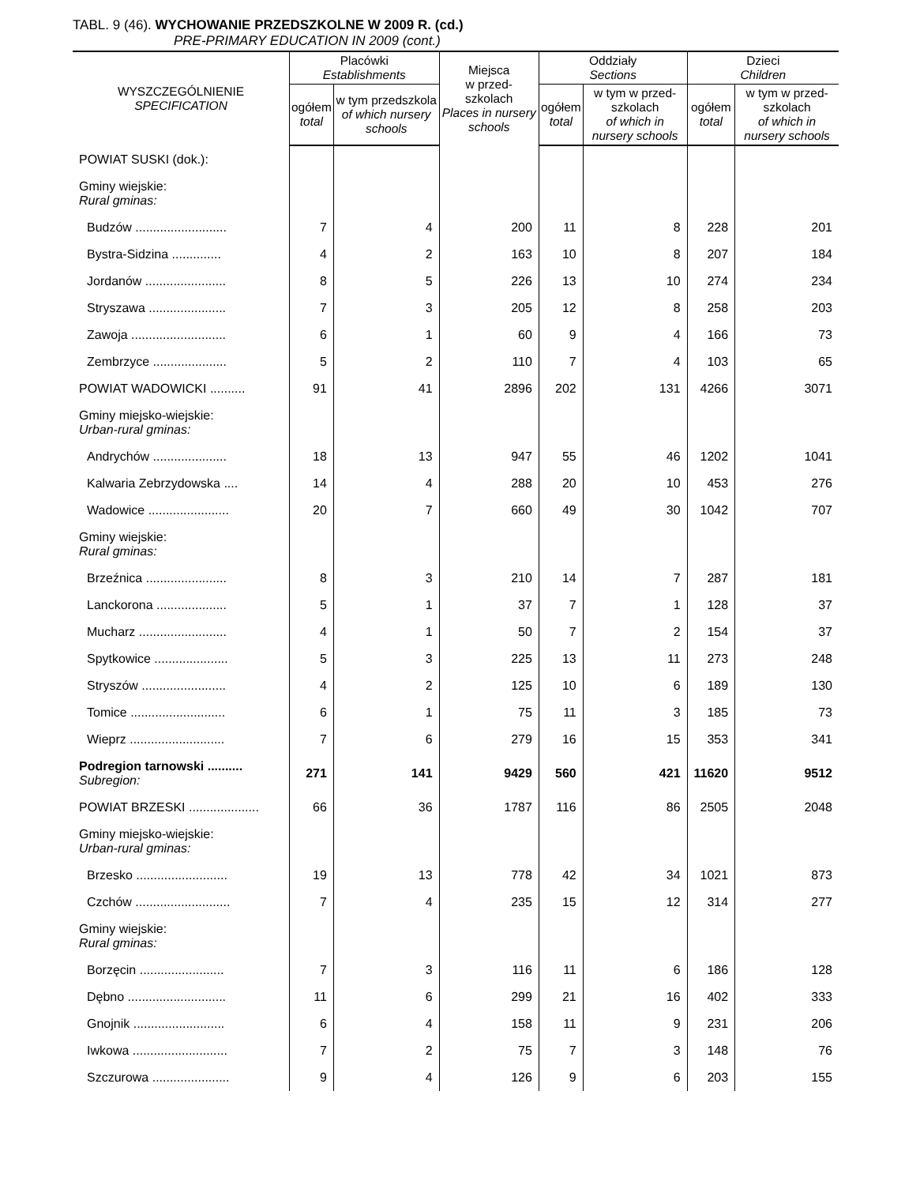TABL. 9 (46). WYCHOWANIE PRZEDSZKOLNE W 2009 R. (cd.)
PRE-PRIMARY EDUCATION IN 2009 (cont.)
| WYSZCZEGÓLNIENIE SPECIFICATION | Placówki Establishments | | Miejsca w przed- szkolach Places in nursery schools | Oddziały Sections | | Dzieci Children | |
| --- | --- | --- | --- | --- | --- | --- | --- |
| | ogółem total | w tym przedszkola of which nursery schools | | ogółem total | w tym w przed-szkolach of which in nursery schools | ogółem total | w tym w przed-szkolach of which in nursery schools |
| POWIAT SUSKI (dok.): | | | | | | | |
| Gminy wiejskie: Rural gminas: | | | | | | | |
| Budzów .......................... | 7 | 4 | 200 | 11 | 8 | 228 | 201 |
| Bystra-Sidzina .............. | 4 | 2 | 163 | 10 | 8 | 207 | 184 |
| Jordanów ....................... | 8 | 5 | 226 | 13 | 10 | 274 | 234 |
| Stryszawa ...................... | 7 | 3 | 205 | 12 | 8 | 258 | 203 |
| Zawoja ........................... | 6 | 1 | 60 | 9 | 4 | 166 | 73 |
| Zembrzyce ..................... | 5 | 2 | 110 | 7 | 4 | 103 | 65 |
| POWIAT WADOWICKI .......... | 91 | 41 | 2896 | 202 | 131 | 4266 | 3071 |
| Gminy miejsko-wiejskie: Urban-rural gminas: | | | | | | | |
| Andrychów ..................... | 18 | 13 | 947 | 55 | 46 | 1202 | 1041 |
| Kalwaria Zebrzydowska .... | 14 | 4 | 288 | 20 | 10 | 453 | 276 |
| Wadowice ....................... | 20 | 7 | 660 | 49 | 30 | 1042 | 707 |
| Gminy wiejskie: Rural gminas: | | | | | | | |
| Brzeźnica ....................... | 8 | 3 | 210 | 14 | 7 | 287 | 181 |
| Lanckorona .................... | 5 | 1 | 37 | 7 | 1 | 128 | 37 |
| Mucharz ......................... | 4 | 1 | 50 | 7 | 2 | 154 | 37 |
| Spytkowice ..................... | 5 | 3 | 225 | 13 | 11 | 273 | 248 |
| Stryszów ........................ | 4 | 2 | 125 | 10 | 6 | 189 | 130 |
| Tomice ........................... | 6 | 1 | 75 | 11 | 3 | 185 | 73 |
| Wieprz ........................... | 7 | 6 | 279 | 16 | 15 | 353 | 341 |
| Podregion tarnowski .......... Subregion: | 271 | 141 | 9429 | 560 | 421 | 11620 | 9512 |
| POWIAT BRZESKI .................... | 66 | 36 | 1787 | 116 | 86 | 2505 | 2048 |
| Gminy miejsko-wiejskie: Urban-rural gminas: | | | | | | | |
| Brzesko .......................... | 19 | 13 | 778 | 42 | 34 | 1021 | 873 |
| Czchów ........................... | 7 | 4 | 235 | 15 | 12 | 314 | 277 |
| Gminy wiejskie: Rural gminas: | | | | | | | |
| Borzęcin ........................ | 7 | 3 | 116 | 11 | 6 | 186 | 128 |
| Dębno ............................ | 11 | 6 | 299 | 21 | 16 | 402 | 333 |
| Gnojnik .......................... | 6 | 4 | 158 | 11 | 9 | 231 | 206 |
| Iwkowa ........................... | 7 | 2 | 75 | 7 | 3 | 148 | 76 |
| Szczurowa ...................... | 9 | 4 | 126 | 9 | 6 | 203 | 155 |